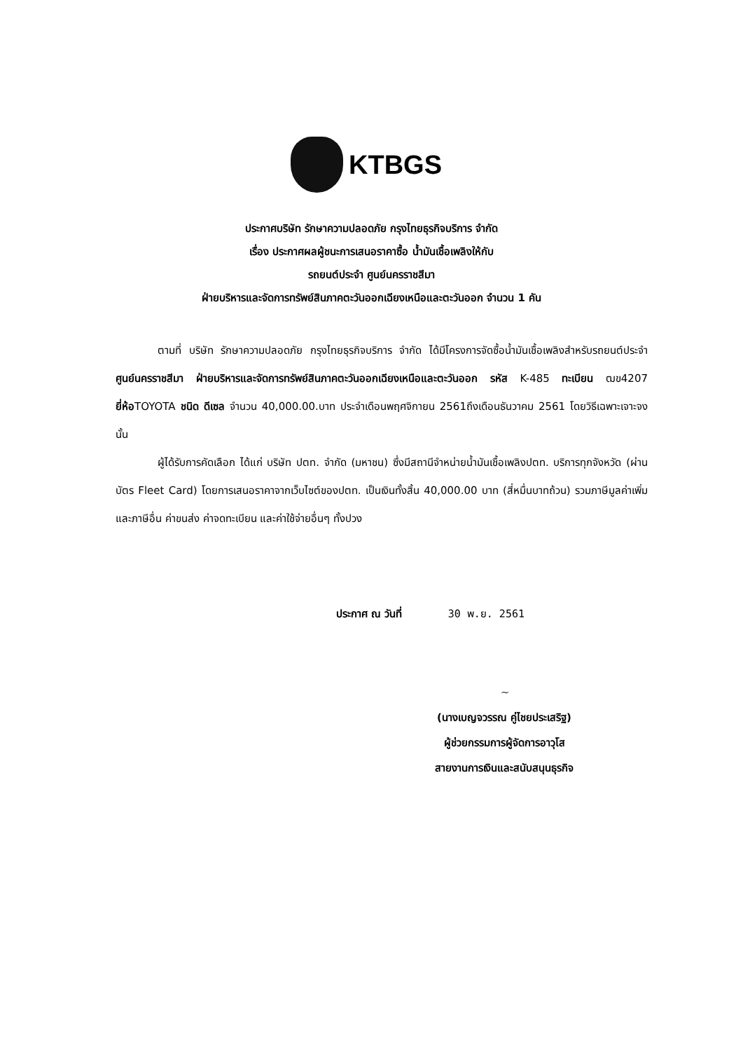KTBGS
ประกาศบริษัท รักษาความปลอดภัย กรุงไทยธุรกิจบริการ จำกัด
เรื่อง ประกาศผลผู้ชนะการเสนอราคาซื้อ น้ำมันเชื้อเพลิงให้กับ
รถยนต์ประจำ ศูนย์นครราชสีมา
ฝ่ายบริหารและจัดการทรัพย์สินภาคตะวันออกเฉียงเหนือและตะวันออก จำนวน 1 คัน
ตามที่ บริษัท รักษาความปลอดภัย กรุงไทยธุรกิจบริการ จำกัด ได้มีโครงการจัดซื้อน้ำมันเชื้อเพลิงสำหรับรถยนต์ประจำ ศูนย์นครราชสีมา ฝ่ายบริหารและจัดการทรัพย์สินภาคตะวันออกเฉียงเหนือและตะวันออก รหัส K-485 ทะเบียน ฒข4207 ยี่ห้อTOYOTA ชนิด ดีเซล จำนวน 40,000.00.บาท ประจำเดือนพฤศจิกายน 2561ถึงเดือนธันวาคม 2561 โดยวิธีเฉพาะเจาะจง นั้น
ผู้ได้รับการคัดเลือก ได้แก่ บริษัท ปตท. จำกัด (มหาชน) ซึ่งมีสถานีจำหน่ายน้ำมันเชื้อเพลิงปตท. บริการทุกจังหวัด (ผ่านบัตร Fleet Card) โดยการเสนอราคาจากเว็บไซต์ของปตท. เป็นเงินทั้งสิ้น 40,000.00 บาท (สี่หมื่นบาทถ้วน) รวมภาษีมูลค่าเพิ่มและภาษีอื่น ค่าขนส่ง ค่าจดทะเบียน และค่าใช้จ่ายอื่นๆ ทั้งปวง
ประกาศ ณ วันที่ 30 พ.ย. 2561
~
(นางเบญจวรรณ คู่ไชยประเสริฐ)
ผู้ช่วยกรรมการผู้จัดการอาวุโส
สายงานการเงินและสนับสนุนธุรกิจ